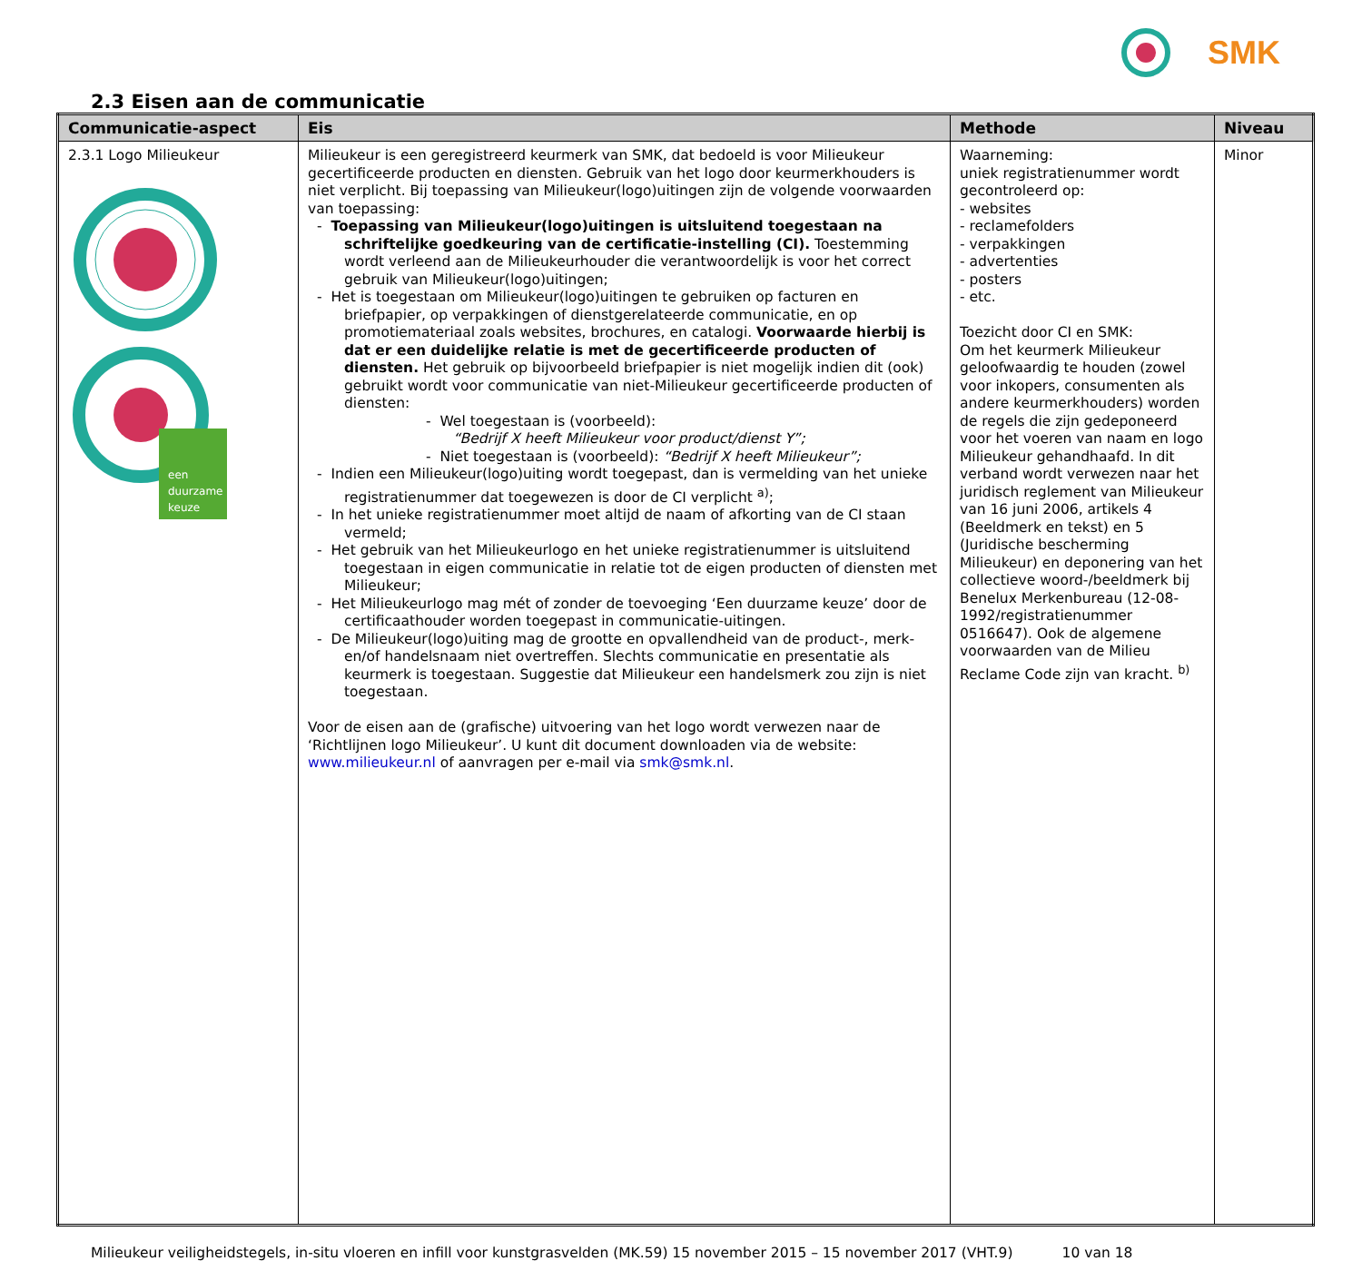SMK
2.3 Eisen aan de communicatie
| Communicatie-aspect | Eis | Methode | Niveau |
| --- | --- | --- | --- |
| 2.3.1 Logo Milieukeur een duurzame keuze | Milieukeur is een geregistreerd keurmerk van SMK, dat bedoeld is voor Milieukeur gecertificeerde producten en diensten. Gebruik van het logo door keurmerkhouders is niet verplicht. Bij toepassing van Milieukeur(logo)uitingen zijn de volgende voorwaarden van toepassing: - Toepassing van Milieukeur(logo)uitingen is uitsluitend toegestaan na schriftelijke goedkeuring van de certificatie-instelling (CI). Toestemming wordt verleend aan de Milieukeurhouder die verantwoordelijk is voor het correct gebruik van Milieukeur(logo)uitingen; - Het is toegestaan om Milieukeur(logo)uitingen te gebruiken op facturen en briefpapier, op verpakkingen of dienstgerelateerde communicatie, en op promotiemateriaal zoals websites, brochures, en catalogi. Voorwaarde hierbij is dat er een duidelijke relatie is met de gecertificeerde producten of diensten. Het gebruik op bijvoorbeeld briefpapier is niet mogelijk indien dit (ook) gebruikt wordt voor communicatie van niet-Milieukeur gecertificeerde producten of diensten: - Wel toegestaan is (voorbeeld): “Bedrijf X heeft Milieukeur voor product/dienst Y”; - Niet toegestaan is (voorbeeld): “Bedrijf X heeft Milieukeur”; - Indien een Milieukeur(logo)uiting wordt toegepast, dan is vermelding van het unieke registratienummer dat toegewezen is door de CI verplicht <sup>a)</sup>; - In het unieke registratienummer moet altijd de naam of afkorting van de CI staan vermeld; - Het gebruik van het Milieukeurlogo en het unieke registratienummer is uitsluitend toegestaan in eigen communicatie in relatie tot de eigen producten of diensten met Milieukeur; - Het Milieukeurlogo mag mét of zonder de toevoeging ‘Een duurzame keuze’ door de certificaathouder worden toegepast in communicatie-uitingen. - De Milieukeur(logo)uiting mag de grootte en opvallendheid van de product-, merk- en/of handelsnaam niet overtreffen. Slechts communicatie en presentatie als keurmerk is toegestaan. Suggestie dat Milieukeur een handelsmerk zou zijn is niet toegestaan. Voor de eisen aan de (grafische) uitvoering van het logo wordt verwezen naar de ‘Richtlijnen logo Milieukeur’. U kunt dit document downloaden via de website: www.milieukeur.nl of aanvragen per e-mail via smk@smk.nl . | Waarneming: uniek registratienummer wordt gecontroleerd op: - websites - reclamefolders - verpakkingen - advertenties - posters - etc. Toezicht door CI en SMK: Om het keurmerk Milieukeur geloofwaardig te houden (zowel voor inkopers, consumenten als andere keurmerkhouders) worden de regels die zijn gedeponeerd voor het voeren van naam en logo Milieukeur gehandhaafd. In dit verband wordt verwezen naar het juridisch reglement van Milieukeur van 16 juni 2006, artikels 4 (Beeldmerk en tekst) en 5 (Juridische bescherming Milieukeur) en deponering van het collectieve woord-/beeldmerk bij Benelux Merkenbureau (12-08-1992/registratienummer 0516647). Ook de algemene voorwaarden van de Milieu Reclame Code zijn van kracht. <sup>b)</sup> | Minor |
Milieukeur veiligheidstegels, in-situ vloeren en infill voor kunstgrasvelden (MK.59) 15 november 2015 – 15 november 2017 (VHT.9) 10 van 18